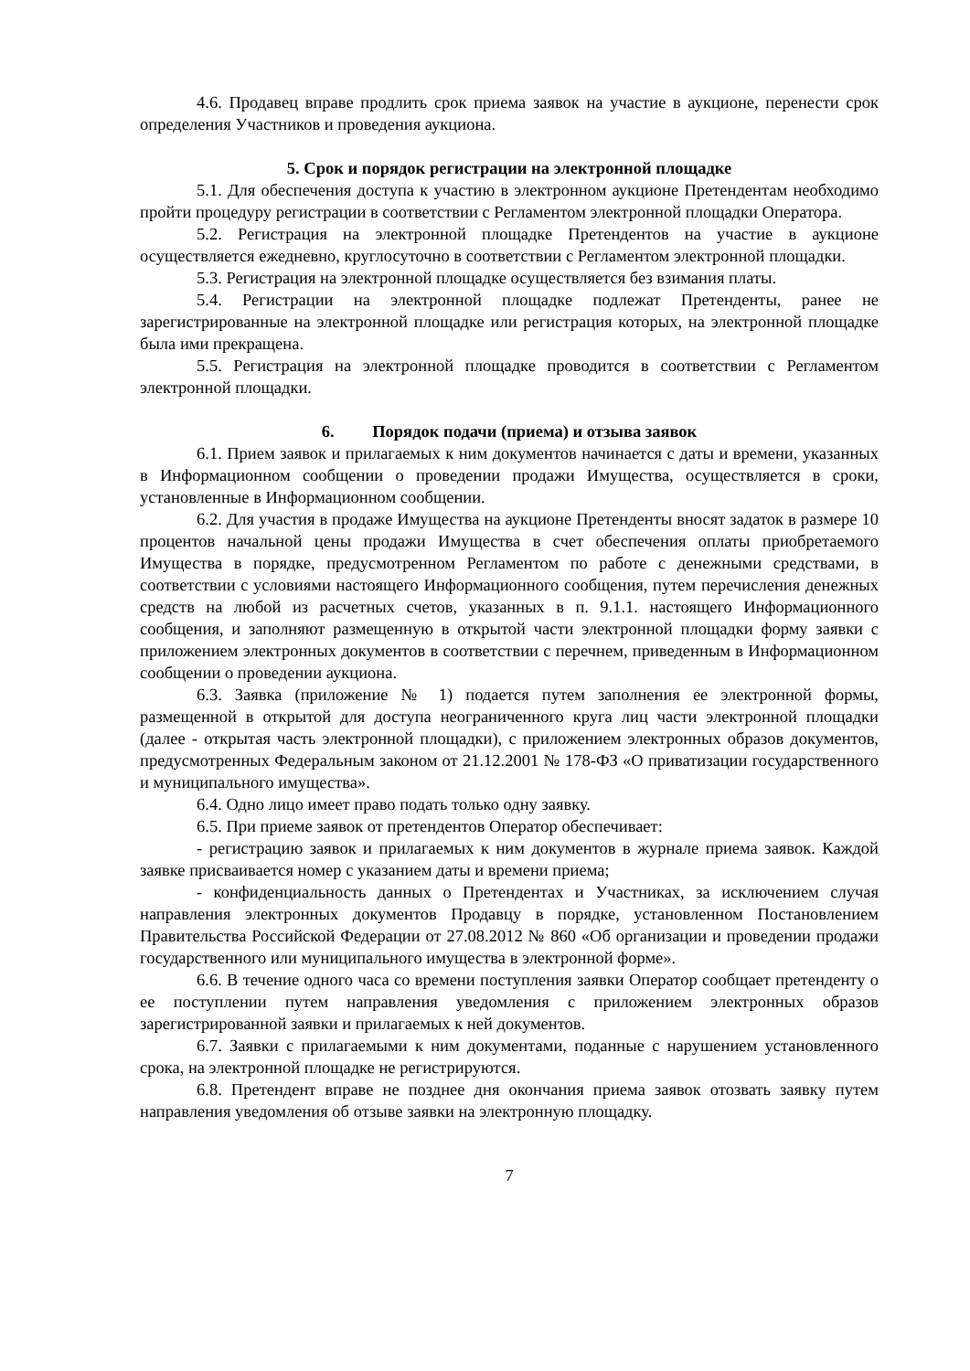4.6. Продавец вправе продлить срок приема заявок на участие в аукционе, перенести срок определения Участников и проведения аукциона.
5. Срок и порядок регистрации на электронной площадке
5.1. Для обеспечения доступа к участию в электронном аукционе Претендентам необходимо пройти процедуру регистрации в соответствии с Регламентом электронной площадки Оператора.
5.2. Регистрация на электронной площадке Претендентов на участие в аукционе осуществляется ежедневно, круглосуточно в соответствии с Регламентом электронной площадки.
5.3. Регистрация на электронной площадке осуществляется без взимания платы.
5.4. Регистрации на электронной площадке подлежат Претенденты, ранее не зарегистрированные на электронной площадке или регистрация которых, на электронной площадке была ими прекращена.
5.5. Регистрация на электронной площадке проводится в соответствии с Регламентом электронной площадки.
6. Порядок подачи (приема) и отзыва заявок
6.1. Прием заявок и прилагаемых к ним документов начинается с даты и времени, указанных в Информационном сообщении о проведении продажи Имущества, осуществляется в сроки, установленные в Информационном сообщении.
6.2. Для участия в продаже Имущества на аукционе Претенденты вносят задаток в размере 10 процентов начальной цены продажи Имущества в счет обеспечения оплаты приобретаемого Имущества в порядке, предусмотренном Регламентом по работе с денежными средствами, в соответствии с условиями настоящего Информационного сообщения, путем перечисления денежных средств на любой из расчетных счетов, указанных в п. 9.1.1. настоящего Информационного сообщения, и заполняют размещенную в открытой части электронной площадки форму заявки с приложением электронных документов в соответствии с перечнем, приведенным в Информационном сообщении о проведении аукциона.
6.3. Заявка (приложение № 1) подается путем заполнения ее электронной формы, размещенной в открытой для доступа неограниченного круга лиц части электронной площадки (далее - открытая часть электронной площадки), с приложением электронных образов документов, предусмотренных Федеральным законом от 21.12.2001 № 178-ФЗ «О приватизации государственного и муниципального имущества».
6.4. Одно лицо имеет право подать только одну заявку.
6.5. При приеме заявок от претендентов Оператор обеспечивает:
- регистрацию заявок и прилагаемых к ним документов в журнале приема заявок. Каждой заявке присваивается номер с указанием даты и времени приема;
- конфиденциальность данных о Претендентах и Участниках, за исключением случая направления электронных документов Продавцу в порядке, установленном Постановлением Правительства Российской Федерации от 27.08.2012 № 860 «Об организации и проведении продажи государственного или муниципального имущества в электронной форме».
6.6. В течение одного часа со времени поступления заявки Оператор сообщает претенденту о ее поступлении путем направления уведомления с приложением электронных образов зарегистрированной заявки и прилагаемых к ней документов.
6.7. Заявки с прилагаемыми к ним документами, поданные с нарушением установленного срока, на электронной площадке не регистрируются.
6.8. Претендент вправе не позднее дня окончания приема заявок отозвать заявку путем направления уведомления об отзыве заявки на электронную площадку.
7